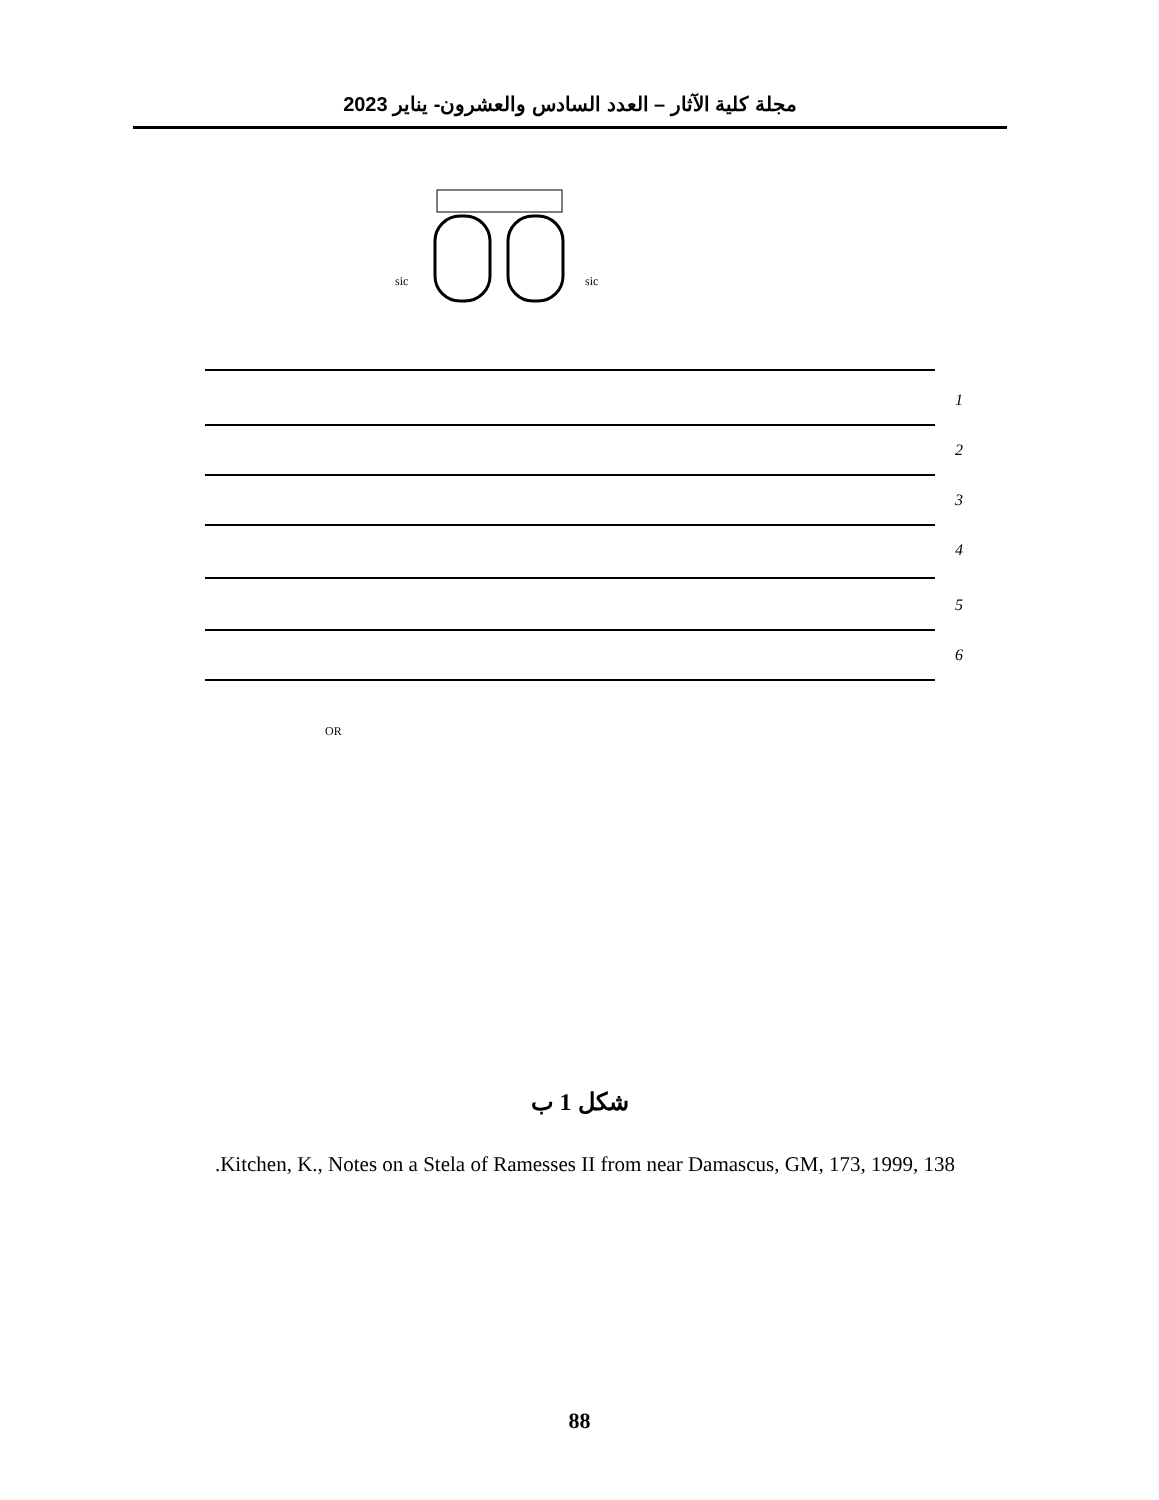مجلة كلية الآثار – العدد السادس والعشرون- يناير 2023
sic
sic
1
2
3
4
5
6
OR
شكل 1 ب
.Kitchen, K., Notes on a Stela of Ramesses II from near Damascus, GM, 173, 1999, 138
88